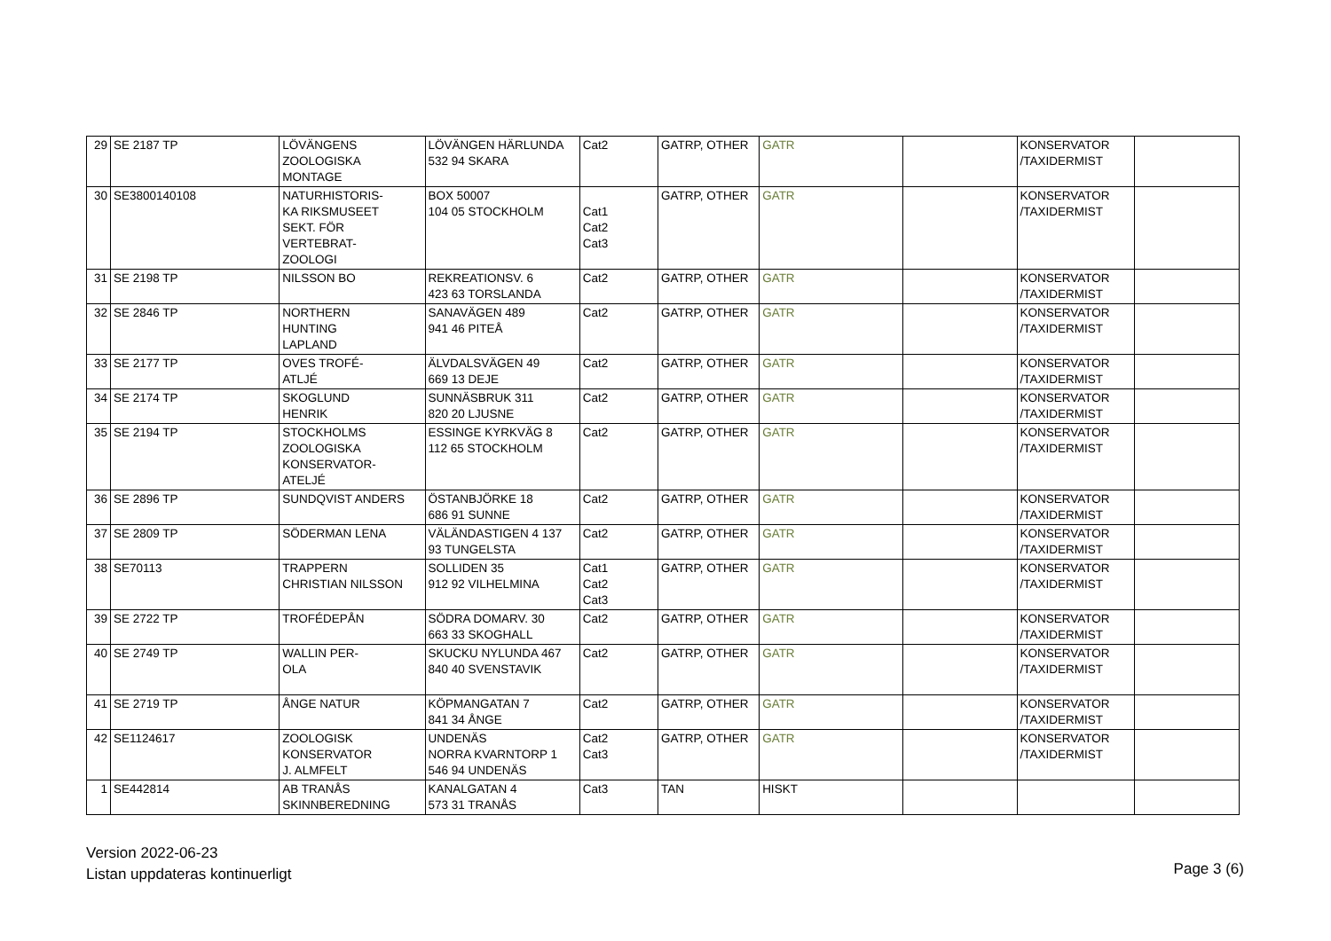| 29 | SE 2187 TP | LÖVÄNGENS ZOOLOGISKA MONTAGE | LÖVÄNGEN HÄRLUNDA 532 94 SKARA | Cat2 | GATRP, OTHER | GATR | | KONSERVATOR /TAXIDERMIST | |
| 30 | SE3800140108 | NATURHISTORIS- KA RIKSMUSEET SEKT. FÖR VERTEBRAT- ZOOLOGI | BOX 50007 104 05 STOCKHOLM | Cat1 Cat2 Cat3 | GATRP, OTHER | GATR | | KONSERVATOR /TAXIDERMIST | |
| 31 | SE 2198 TP | NILSSON BO | REKREATIONSV. 6 423 63 TORSLANDA | Cat2 | GATRP, OTHER | GATR | | KONSERVATOR /TAXIDERMIST | |
| 32 | SE 2846 TP | NORTHERN HUNTING LAPLAND | SANAVÄGEN 489 941 46 PITEÅ | Cat2 | GATRP, OTHER | GATR | | KONSERVATOR /TAXIDERMIST | |
| 33 | SE 2177 TP | OVES TROFÉ- ATLJÉ | ÄLVDALSVÄGEN 49 669 13 DEJE | Cat2 | GATRP, OTHER | GATR | | KONSERVATOR /TAXIDERMIST | |
| 34 | SE 2174 TP | SKOGLUND HENRIK | SUNNÄSBRUK 311 820 20 LJUSNE | Cat2 | GATRP, OTHER | GATR | | KONSERVATOR /TAXIDERMIST | |
| 35 | SE 2194 TP | STOCKHOLMS ZOOLOGISKA KONSERVATOR- ATELJÉ | ESSINGE KYRKVÄG 8 112 65 STOCKHOLM | Cat2 | GATRP, OTHER | GATR | | KONSERVATOR /TAXIDERMIST | |
| 36 | SE 2896 TP | SUNDQVIST ANDERS | ÖSTANBJÖRKE 18 686 91 SUNNE | Cat2 | GATRP, OTHER | GATR | | KONSERVATOR /TAXIDERMIST | |
| 37 | SE 2809 TP | SÖDERMAN LENA | VÄLÄNDASTIGEN 4 137 93 TUNGELSTA | Cat2 | GATRP, OTHER | GATR | | KONSERVATOR /TAXIDERMIST | |
| 38 | SE70113 | TRAPPERN CHRISTIAN NILSSON | SOLLIDEN 35 912 92 VILHELMINA | Cat1 Cat2 Cat3 | GATRP, OTHER | GATR | | KONSERVATOR /TAXIDERMIST | |
| 39 | SE 2722 TP | TROFÉDEPÅN | SÖDRA DOMARV. 30 663 33 SKOGHALL | Cat2 | GATRP, OTHER | GATR | | KONSERVATOR /TAXIDERMIST | |
| 40 | SE 2749 TP | WALLIN PER- OLA | SKUCKU NYLUNDA 467 840 40 SVENSTAVIK | Cat2 | GATRP, OTHER | GATR | | KONSERVATOR /TAXIDERMIST | |
| 41 | SE 2719 TP | ÅNGE NATUR | KÖPMANGATAN 7 841 34 ÅNGE | Cat2 | GATRP, OTHER | GATR | | KONSERVATOR /TAXIDERMIST | |
| 42 | SE1124617 | ZOOLOGISK KONSERVATOR J. ALMFELT | UNDENÄS NORRA KVARNTORP 1 546 94 UNDENÄS | Cat2 Cat3 | GATRP, OTHER | GATR | | KONSERVATOR /TAXIDERMIST | |
| 1 | SE442814 | AB TRANÅS SKINNBEREDNING | KANALGATAN 4 573 31 TRANÅS | Cat3 | TAN | HISKT | | | |
Version 2022-06-23
Listan uppdateras kontinuerligt
Page 3 (6)